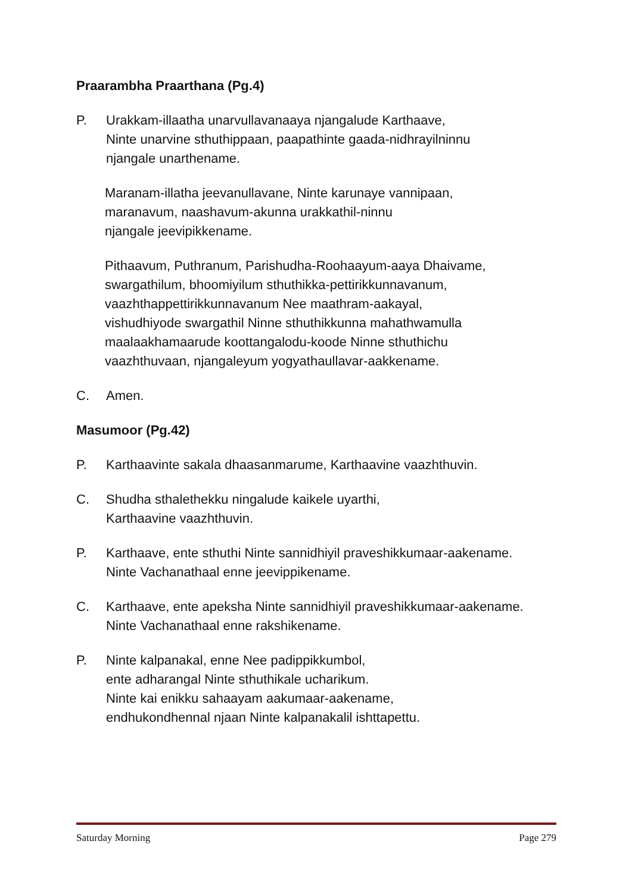Praarambha Praarthana (Pg.4)
P. Urakkam-illaatha unarvullavanaaya njangalude Karthaave,
Ninte unarvine sthuthippaan, paapathinte gaada-nidhrayilninnu
njangale unarthename.
Maranam-illatha jeevanullavane, Ninte karunaye vannipaan,
maranavum, naashavum-akunna urakkathil-ninnu
njangale jeevipikkename.
Pithaavum, Puthranum, Parishudha-Roohaayum-aaya Dhaivame,
swargathilum, bhoomiyilum sthuthikka-pettirikkunnavanum,
vaazhthappettirikkunnavanum Nee maathram-aakayal,
vishudhiyode swargathil Ninne sthuthikkunna mahathwamulla
maalaakhamaarude koottangalodu-koode Ninne sthuthichu
vaazhthuvaan, njangaleyum yogyathaullavar-aakkename.
C. Amen.
Masumoor (Pg.42)
P. Karthaavinte sakala dhaasanmarume, Karthaavine vaazhthuvin.
C. Shudha sthalethekku ningalude kaikele uyarthi,
Karthaavine vaazhthuvin.
P. Karthaave, ente sthuthi Ninte sannidhiyil praveshikkumaar-aakename.
Ninte Vachanathaal enne jeevippikename.
C. Karthaave, ente apeksha Ninte sannidhiyil praveshikkumaar-aakename.
Ninte Vachanathaal enne rakshikename.
P. Ninte kalpanakal, enne Nee padippikkumbol,
ente adharangal Ninte sthuthikale ucharikum.
Ninte kai enikku sahaayam aakumaar-aakename,
endhukondhennal njaan Ninte kalpanakalil ishttapettu.
Saturday Morning Page 279